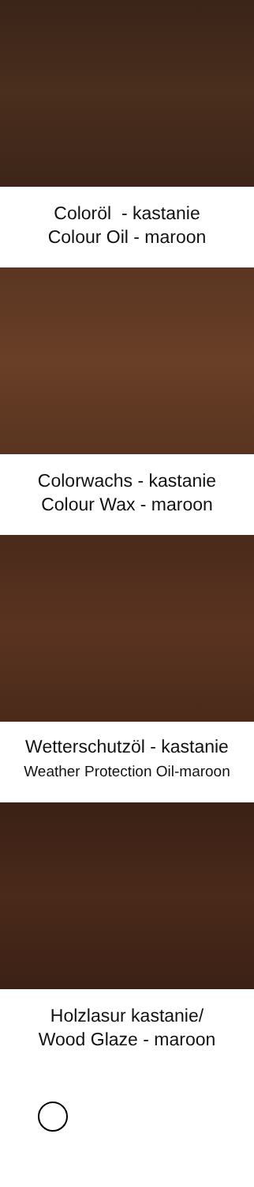Coloröl - kastanie
Colour Oil - maroon
Colorwachs - kastanie
Colour Wax - maroon
Wetterschutzöl - kastanie
Weather Protection Oil-maroon
Holzlasur kastanie/
Wood Glaze - maroon